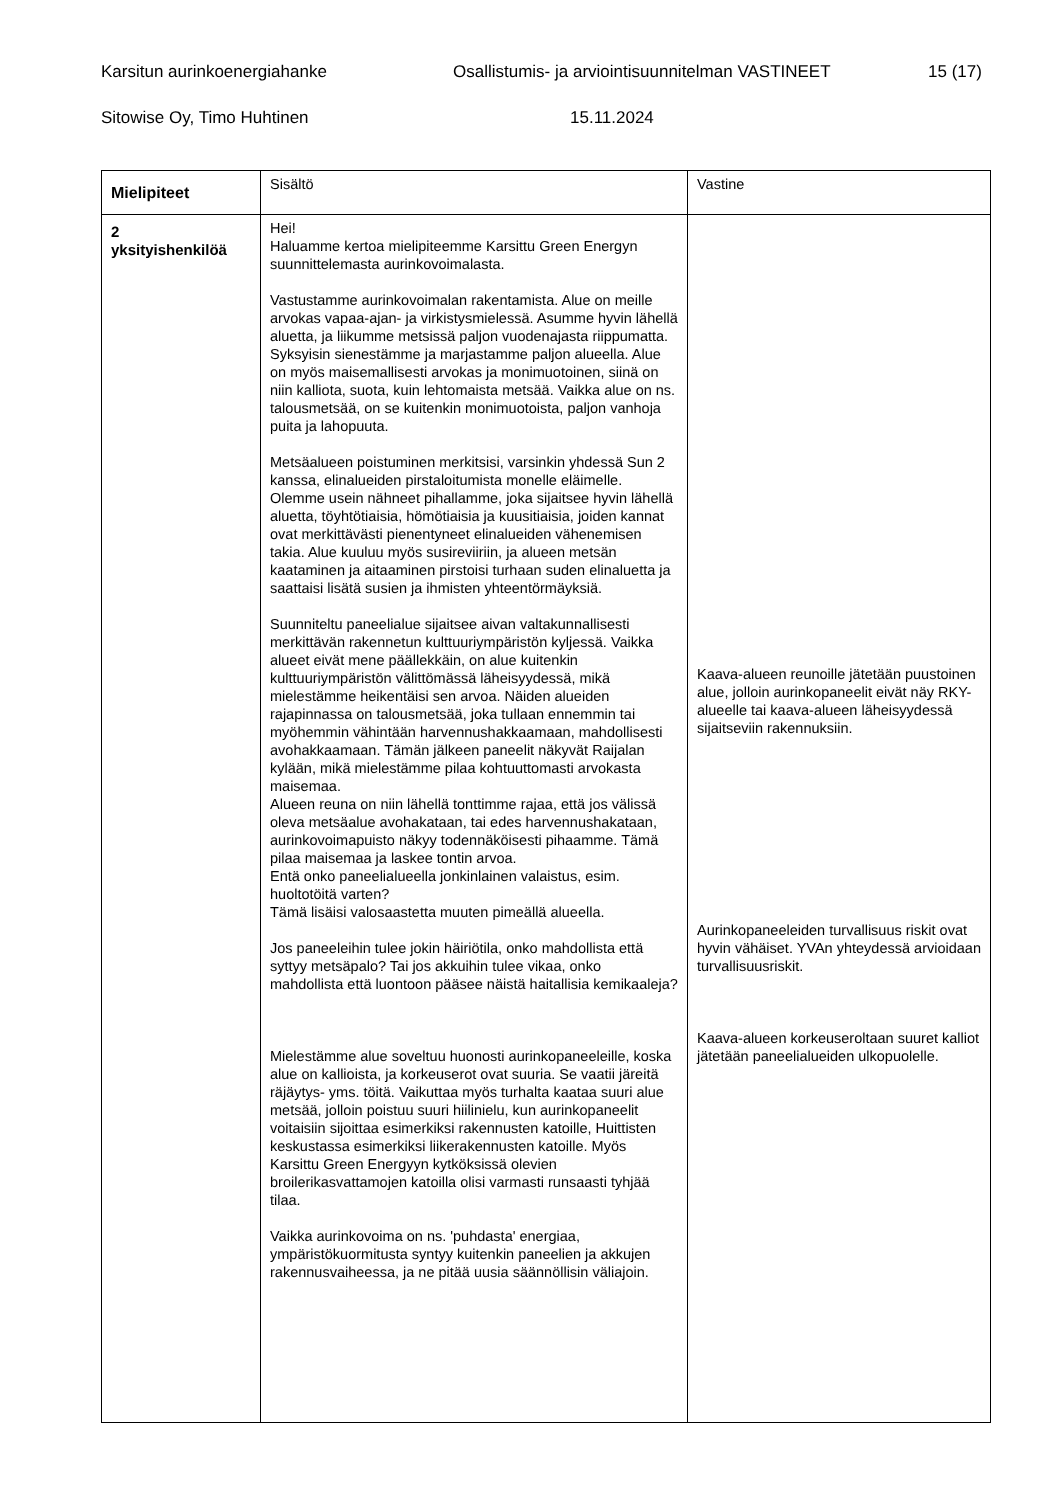Karsitun aurinkoenergiahanke Osallistumis- ja arviointisuunnitelman VASTINEET 15 (17)
Sitowise Oy, Timo Huhtinen 15.11.2024
| Mielipiteet | Sisältö | Vastine |
| --- | --- | --- |
| 2 yksityishenkilöä | Hei! Haluamme kertoa mielipiteemme Karsittu Green Energyn suunnittelemasta aurinkovoimalasta. Vastustamme aurinkovoimalan rakentamista. Alue on meille arvokas vapaa-ajan- ja virkistysmielessä. Asumme hyvin lähellä aluetta, ja liikumme metsissä paljon vuodenajasta riippumatta. Syksyisin sienestämme ja marjastamme paljon alueella. Alue on myös maisemallisesti arvokas ja monimuotoinen, siinä on niin kalliota, suota, kuin lehtomaista metsää. Vaikka alue on ns. talousmetsää, on se kuitenkin monimuotoista, paljon vanhoja puita ja lahopuuta. Metsäalueen poistuminen merkitsisi, varsinkin yhdessä Sun 2 kanssa, elinalueiden pirstaloitumista monelle eläimelle. Olemme usein nähneet pihallamme, joka sijaitsee hyvin lähellä aluetta, töyhtötiaisia, hömötiaisia ja kuusitiaisia, joiden kannat ovat merkittävästi pienentyneet elinalueiden vähenemisen takia. Alue kuuluu myös susireviiriin, ja alueen metsän kaataminen ja aitaaminen pirstoisi turhaan suden elinaluetta ja saattaisi lisätä susien ja ihmisten yhteentörmäyksiä. Suunniteltu paneelialue sijaitsee aivan valtakunnallisesti merkittävän rakennetun kulttuuriympäristön kyljessä. Vaikka alueet eivät mene päällekkäin, on alue kuitenkin kulttuuriympäristön välittömässä läheisyydessä, mikä mielestämme heikentäisi sen arvoa. Näiden alueiden rajapinnassa on talousmetsää, joka tullaan ennemmin tai myöhemmin vähintään harvennushakkaamaan, mahdollisesti avohakkaamaan. Tämän jälkeen paneelit näkyvät Raijalan kylään, mikä mielestämme pilaa kohtuuttomasti arvokasta maisemaa. Alueen reuna on niin lähellä tonttimme rajaa, että jos välissä oleva metsäalue avohakataan, tai edes harvennushakataan, aurinkovoimapuisto näkyy todennäköisesti pihaamme. Tämä pilaa maisemaa ja laskee tontin arvoa. Entä onko paneelialueella jonkinlainen valaistus, esim. huoltotöitä varten? Tämä lisäisi valosaastetta muuten pimeällä alueella. Jos paneeleihin tulee jokin häiriötila, onko mahdollista että syttyy metsäpalo? Tai jos akkuihin tulee vikaa, onko mahdollista että luontoon pääsee näistä haitallisia kemikaaleja? Mielestämme alue soveltuu huonosti aurinkopaneeleille, koska alue on kallioista, ja korkeuserot ovat suuria. Se vaatii järeitä räjäytys- yms. töitä. Vaikuttaa myös turhalta kaataa suuri alue metsää, jolloin poistuu suuri hiilinielu, kun aurinkopaneelit voitaisiin sijoittaa esimerkiksi rakennusten katoille, Huittisten keskustassa esimerkiksi liikerakennusten katoille. Myös Karsittu Green Energyyn kytköksissä olevien broilerikasvattamojen katoilla olisi varmasti runsaasti tyhjää tilaa. Vaikka aurinkovoima on ns. 'puhdasta' energiaa, ympäristökuormitusta syntyy kuitenkin paneelien ja akkujen rakennusvaiheessa, ja ne pitää uusia säännöllisin väliajoin. | Kaava-alueen reunoille jätetään puustoinen alue, jolloin aurinkopaneelit eivät näy RKY-alueelle tai kaava-alueen läheisyydessä sijaitseviin rakennuksiin. Aurinkopaneeleiden turvallisuus riskit ovat hyvin vähäiset. YVAn yhteydessä arvioidaan turvallisuusriskit. Kaava-alueen korkeuseroltaan suuret kalliot jätetään paneelialueiden ulkopuolelle. |